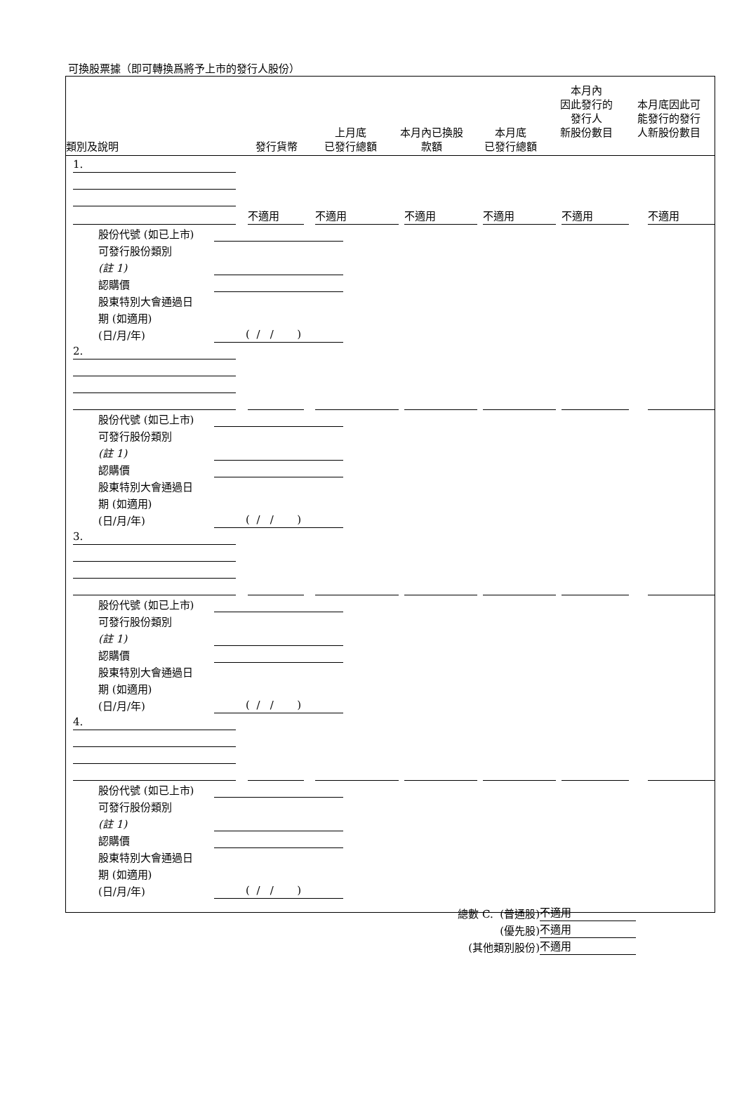可換股票據（即可轉換爲將予上市的發行人股份）
| 類別及說明 | 發行貨幣 | 上月底 已發行總額 | 本月內已換股 款額 | 本月底 已發行總額 | 本月內 因此發行的 發行人 新股份數目 | 本月底因此可 能發行的發行 人新股份數目 |
| --- | --- | --- | --- | --- | --- | --- |
1.
不適用 不適用 不適用 不適用 不適用 不適用
股份代號 (如已上市)
可發行股份類別
(註 1)
認購價
股東特別大會通過日
期 (如適用)
(日/月/年) ( / / )
2.
股份代號 (如已上市)
可發行股份類別
(註 1)
認購價
股東特別大會通過日
期 (如適用)
(日/月/年) ( / / )
3.
股份代號 (如已上市)
可發行股份類別
(註 1)
認購價
股東特別大會通過日
期 (如適用)
(日/月/年) ( / / )
4.
股份代號 (如已上市)
可發行股份類別
(註 1)
認購價
股東特別大會通過日
期 (如適用)
(日/月/年) ( / / )
總數 C. (普通股) 不適用
(優先股) 不適用
(其他類別股份) 不適用